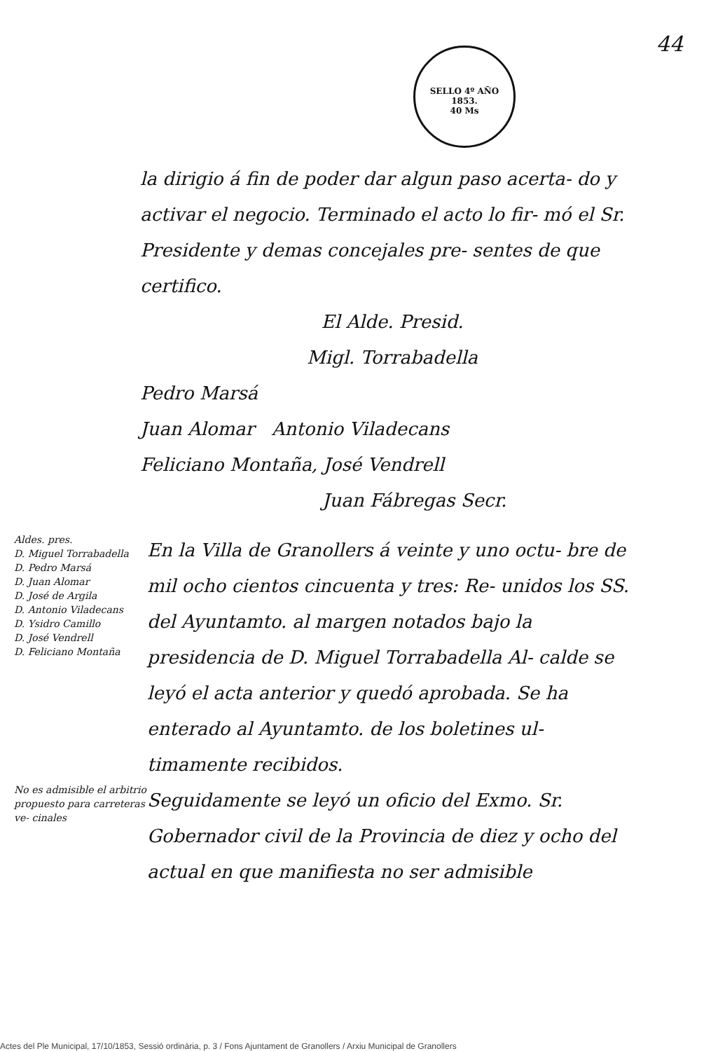44
SELLO 4º AÑO 1853.
40 Ms
la dirigio á fin de poder dar algun paso acerta- do y activar el negocio. Terminado el acto lo fir- mó el Sr. Presidente y demas concejales pre- sentes de que certifico.
El Alde. Presid.
Migl. Torrabadella
Pedro Marsá
Juan Alomar Antonio Viladecans
Feliciano Montaña, José Vendrell
Juan Fábregas Secr.
Aldes. pres.
D. Miguel Torrabadella
D. Pedro Marsá
D. Juan Alomar
D. José de Argila
D. Antonio Viladecans
D. Ysidro Camillo
D. José Vendrell
D. Feliciano Montaña
En la Villa de Granollers á veinte y uno octu- bre de mil ocho cientos cincuenta y tres: Re- unidos los SS. del Ayuntamto. al margen notados bajo la presidencia de D. Miguel Torrabadella Al- calde se leyó el acta anterior y quedó aprobada. Se ha enterado al Ayuntamto. de los boletines ul- timamente recibidos.
No es admisible el arbitrio propuesto para carreteras ve- cinales
Seguidamente se leyó un oficio del Exmo. Sr. Gobernador civil de la Provincia de diez y ocho del actual en que manifiesta no ser admisible
Actes del Ple Municipal, 17/10/1853, Sessió ordinària, p. 3 / Fons Ajuntament de Granollers / Arxiu Municipal de Granollers